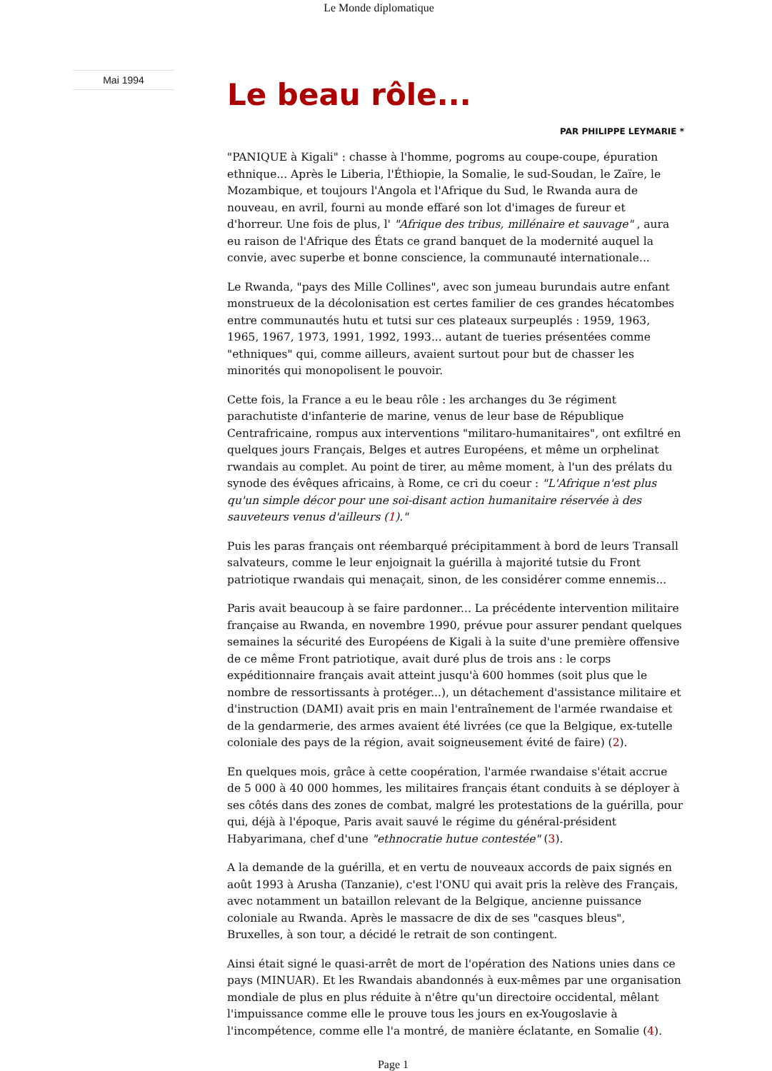Le Monde diplomatique
Mai 1994
Le beau rôle...
PAR PHILIPPE LEYMARIE *
"PANIQUE à Kigali" : chasse à l'homme, pogroms au coupe-coupe, épuration ethnique... Après le Liberia, l'Éthiopie, la Somalie, le sud-Soudan, le Zaïre, le Mozambique, et toujours l'Angola et l'Afrique du Sud, le Rwanda aura de nouveau, en avril, fourni au monde effaré son lot d'images de fureur et d'horreur. Une fois de plus, l' "Afrique des tribus, millénaire et sauvage" , aura eu raison de l'Afrique des États ce grand banquet de la modernité auquel la convie, avec superbe et bonne conscience, la communauté internationale...
Le Rwanda, "pays des Mille Collines", avec son jumeau burundais autre enfant monstrueux de la décolonisation est certes familier de ces grandes hécatombes entre communautés hutu et tutsi sur ces plateaux surpeuplés : 1959, 1963, 1965, 1967, 1973, 1991, 1992, 1993... autant de tueries présentées comme "ethniques" qui, comme ailleurs, avaient surtout pour but de chasser les minorités qui monopolisent le pouvoir.
Cette fois, la France a eu le beau rôle : les archanges du 3e régiment parachutiste d'infanterie de marine, venus de leur base de République Centrafricaine, rompus aux interventions "militaro-humanitaires", ont exfiltré en quelques jours Français, Belges et autres Européens, et même un orphelinat rwandais au complet. Au point de tirer, au même moment, à l'un des prélats du synode des évêques africains, à Rome, ce cri du coeur : "L'Afrique n'est plus qu'un simple décor pour une soi-disant action humanitaire réservée à des sauveteurs venus d'ailleurs (1)."
Puis les paras français ont réembarqué précipitamment à bord de leurs Transall salvateurs, comme le leur enjoignait la guérilla à majorité tutsie du Front patriotique rwandais qui menaçait, sinon, de les considérer comme ennemis...
Paris avait beaucoup à se faire pardonner... La précédente intervention militaire française au Rwanda, en novembre 1990, prévue pour assurer pendant quelques semaines la sécurité des Européens de Kigali à la suite d'une première offensive de ce même Front patriotique, avait duré plus de trois ans : le corps expéditionnaire français avait atteint jusqu'à 600 hommes (soit plus que le nombre de ressortissants à protéger...), un détachement d'assistance militaire et d'instruction (DAMI) avait pris en main l'entraînement de l'armée rwandaise et de la gendarmerie, des armes avaient été livrées (ce que la Belgique, ex-tutelle coloniale des pays de la région, avait soigneusement évité de faire) (2).
En quelques mois, grâce à cette coopération, l'armée rwandaise s'était accrue de 5 000 à 40 000 hommes, les militaires français étant conduits à se déployer à ses côtés dans des zones de combat, malgré les protestations de la guérilla, pour qui, déjà à l'époque, Paris avait sauvé le régime du général-président Habyarimana, chef d'une "ethnocratie hutue contestée" (3).
A la demande de la guérilla, et en vertu de nouveaux accords de paix signés en août 1993 à Arusha (Tanzanie), c'est l'ONU qui avait pris la relève des Français, avec notamment un bataillon relevant de la Belgique, ancienne puissance coloniale au Rwanda. Après le massacre de dix de ses "casques bleus", Bruxelles, à son tour, a décidé le retrait de son contingent.
Ainsi était signé le quasi-arrêt de mort de l'opération des Nations unies dans ce pays (MINUAR). Et les Rwandais abandonnés à eux-mêmes par une organisation mondiale de plus en plus réduite à n'être qu'un directoire occidental, mêlant l'impuissance comme elle le prouve tous les jours en ex-Yougoslavie à l'incompétence, comme elle l'a montré, de manière éclatante, en Somalie (4).
Page 1